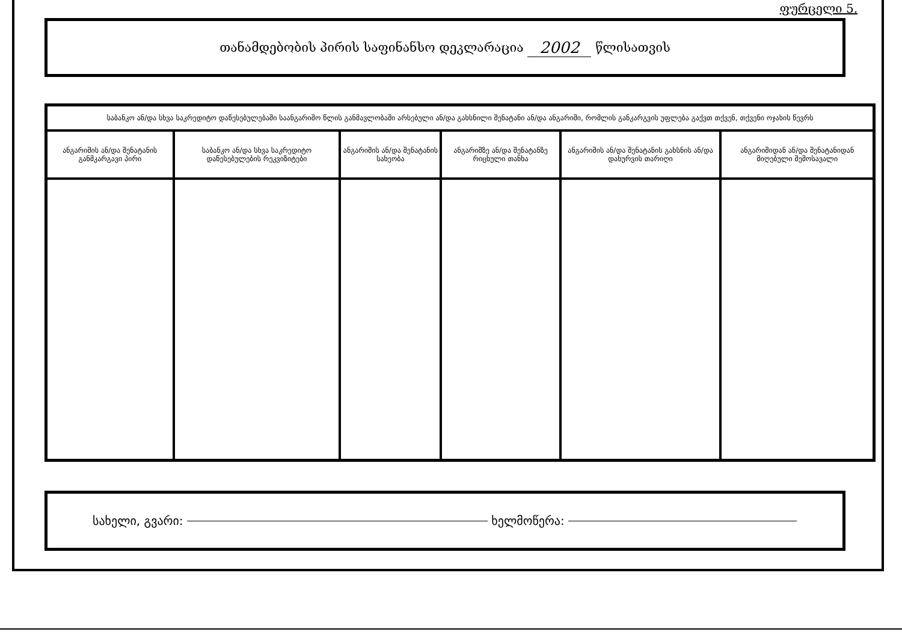ფურცელი 5.
თანამდებობის პირის საფინანსო დეკლარაცია 2002 წლისათვის
| საბანკო ან/და სხვა საკრედიტო დაწესებულებაში საანგარიშო წლის განმავლობაში არსებული ან/და გახსნილი შენატანი ან/და ანგარიში, რომლის განკარგვის უფლება გაქვთ თქვენ, თქვენი ოჯახის წევრს | | | | | |
| --- | --- | --- | --- | --- | --- |
| ანგარიშის ან/და შენატანის განმკარგავი პირი | საბანკო ან/და სხვა საკრედიტო დაწესებულების რეკვიზიტები | ანგარიშის ან/და შენატანის სახეობა | ანგარიშზე ან/და შენატანზე რიცხული თანხა | ანგარიშის ან/და შენატანის გახსნის ან/და დახურვის თარიღი | ანგარიშიდან ან/და შენატანიდან მიღებული შემოსავალი |
სახელი, გვარი: ხელმოწერა: